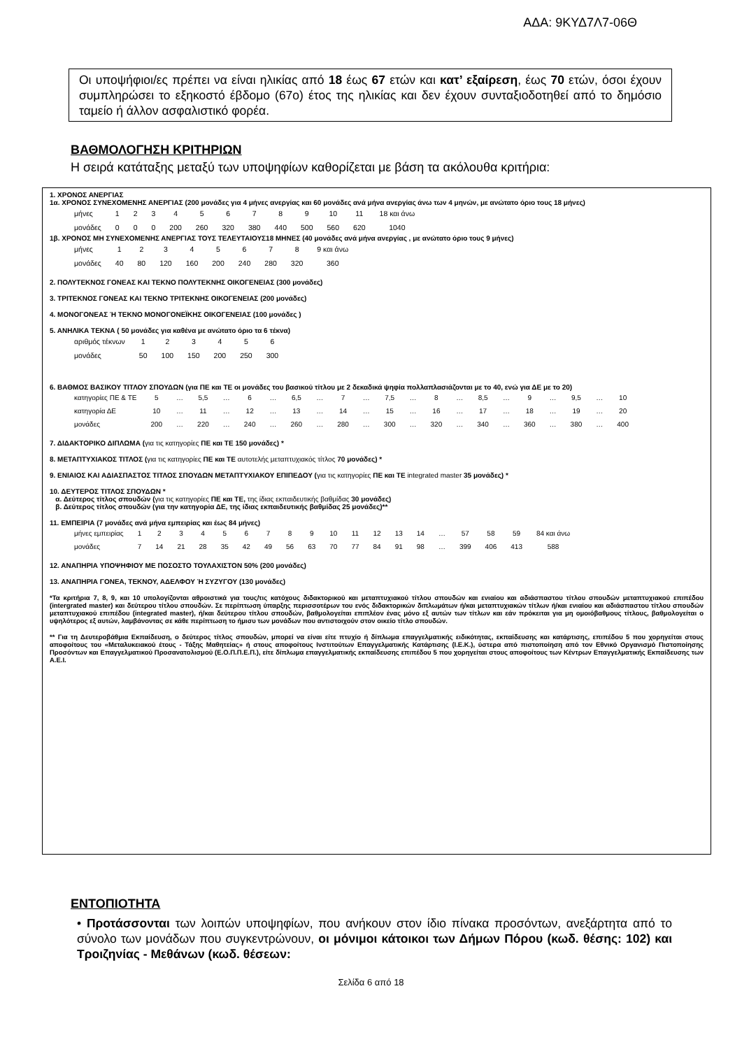ΑΔΑ: 9ΚΥΔ7Λ7-06Θ
Οι υποψήφιοι/ες πρέπει να είναι ηλικίας από 18 έως 67 ετών και κατ’ εξαίρεση, έως 70 ετών, όσοι έχουν συμπληρώσει το εξηκοστό έβδομο (67ο) έτος της ηλικίας και δεν έχουν συνταξιοδοτηθεί από το δημόσιο ταμείο ή άλλον ασφαλιστικό φορέα.
ΒΑΘΜΟΛΟΓΗΣΗ ΚΡΙΤΗΡΙΩΝ
Η σειρά κατάταξης μεταξύ των υποψηφίων καθορίζεται με βάση τα ακόλουθα κριτήρια:
1. ΧΡΟΝΟΣ ΑΝΕΡΓΙΑΣ
1α. ΧΡΟΝΟΣ ΣΥΝΕΧΟΜΕΝΗΣ ΑΝΕΡΓΙΑΣ (200 μονάδες για 4 μήνες ανεργίας και 60 μονάδες ανά μήνα ανεργίας άνω των 4 μηνών, με ανώτατο όριο τους 18 μήνες)
| μήνες | 1 | 2 | 3 | 4 | 5 | 6 | 7 | 8 | 9 | 10 | 11 | 18 και άνω |
| μονάδες | 0 | 0 | 0 | 200 | 260 | 320 | 380 | 440 | 500 | 560 | 620 | 1040 |
1β. ΧΡΟΝΟΣ ΜΗ ΣΥΝΕΧΟΜΕΝΗΣ ΑΝΕΡΓΙΑΣ ΤΟΥΣ ΤΕΛΕΥΤΑΙΟΥΣ18 ΜΗΝΕΣ (40 μονάδες ανά μήνα ανεργίας , με ανώτατο όριο τους 9 μήνες)
| μήνες | 1 | 2 | 3 | 4 | 5 | 6 | 7 | 8 | 9 και άνω |
| μονάδες | 40 | 80 | 120 | 160 | 200 | 240 | 280 | 320 | 360 |
2. ΠΟΛΥΤΕΚΝΟΣ ΓΟΝΕΑΣ ΚΑΙ ΤΕΚΝΟ ΠΟΛΥΤΕΚΝΗΣ ΟΙΚΟΓΕΝΕΙΑΣ (300 μονάδες)
3. ΤΡΙΤΕΚΝΟΣ ΓΟΝΕΑΣ ΚΑΙ ΤΕΚΝΟ ΤΡΙΤΕΚΝΗΣ ΟΙΚΟΓΕΝΕΙΑΣ (200 μονάδες)
4. ΜΟΝΟΓΟΝΕΑΣ Ή ΤΕΚΝΟ ΜΟΝΟΓΟΝΕΪΚΗΣ ΟΙΚΟΓΕΝΕΙΑΣ (100 μονάδες )
5. ΑΝΗΛΙΚΑ ΤΕΚΝΑ ( 50 μονάδες για καθένα με ανώτατο όριο τα 6 τέκνα)
| αριθμός τέκνων | 1 | 2 | 3 | 4 | 5 | 6 |
| μονάδες | 50 | 100 | 150 | 200 | 250 | 300 |
6. ΒΑΘΜΟΣ ΒΑΣΙΚΟΥ ΤΙΤΛΟΥ ΣΠΟΥΔΩΝ (για ΠΕ και ΤΕ οι μονάδες του βασικού τίτλου με 2 δεκαδικά ψηφία πολλαπλασιάζονται με το 40, ενώ για ΔΕ με το 20)
| κατηγορίες ΠΕ & ΤΕ | 5 | … | 5,5 | … | 6 | … | 6,5 | … | 7 | … | 7,5 | … | 8 | … | 8,5 | … | 9 | … | 9,5 | … | 10 |
| κατηγορία ΔΕ | 10 | … | 11 | … | 12 | … | 13 | … | 14 | … | 15 | … | 16 | … | 17 | … | 18 | … | 19 | … | 20 |
| μονάδες | 200 | … | 220 | … | 240 | … | 260 | … | 280 | … | 300 | … | 320 | … | 340 | … | 360 | … | 380 | … | 400 |
7. ΔΙΔΑΚΤΟΡΙΚΟ ΔΙΠΛΩΜΑ (για τις κατηγορίες ΠΕ και ΤΕ 150 μονάδες) *
8. ΜΕΤΑΠΤΥΧΙΑΚΟΣ ΤΙΤΛΟΣ (για τις κατηγορίες ΠΕ και ΤΕ αυτοτελής μεταπτυχιακός τίτλος 70 μονάδες) *
9. ΕΝΙΑΙΟΣ ΚΑΙ ΑΔΙΑΣΠΑΣΤΟΣ ΤΙΤΛΟΣ ΣΠΟΥΔΩΝ ΜΕΤΑΠΤΥΧΙΑΚΟΥ ΕΠΙΠΕΔΟΥ (για τις κατηγορίες ΠΕ και ΤΕ integrated master 35 μονάδες) *
10. ΔΕΥΤΕΡΟΣ ΤΙΤΛΟΣ ΣΠΟΥΔΩΝ *
α. Δεύτερος τίτλος σπουδών (για τις κατηγορίες ΠΕ και ΤΕ, της ίδιας εκπαιδευτικής βαθμίδας 30 μονάδες)
β. Δεύτερος τίτλος σπουδών (για την κατηγορία ΔΕ, της ίδιας εκπαιδευτικής βαθμίδας 25 μονάδες)**
11. ΕΜΠΕΙΡΙΑ (7 μονάδες ανά μήνα εμπειρίας και έως 84 μήνες)
| μήνες εμπειρίας | 1 | 2 | 3 | 4 | 5 | 6 | 7 | 8 | 9 | 10 | 11 | 12 | 13 | 14 | … | 57 | 58 | 59 | 84 και άνω |
| μονάδες | 7 | 14 | 21 | 28 | 35 | 42 | 49 | 56 | 63 | 70 | 77 | 84 | 91 | 98 | … | 399 | 406 | 413 | 588 |
12. ΑΝΑΠΗΡΙΑ ΥΠΟΨΗΦΙΟΥ ΜΕ ΠΟΣΟΣΤΟ ΤΟΥΛΑΧΙΣΤΟΝ 50% (200 μονάδες)
13. ΑΝΑΠΗΡΙΑ ΓΟΝΕΑ, ΤΕΚΝΟΥ, ΑΔΕΛΦΟΥ Ή ΣΥΖΥΓΟΥ (130 μονάδες)
*Τα κριτήρια 7, 8, 9, και 10 υπολογίζονται αθροιστικά για τους/τις κατόχους διδακτορικού και μεταπτυχιακού τίτλου σπουδών και ενιαίου και αδιάσπαστου τίτλου σπουδών μεταπτυχιακού επιπέδου (intergrated master) και δεύτερου τίτλου σπουδών. Σε περίπτωση ύπαρξης περισσοτέρων του ενός διδακτορικών διπλωμάτων ή/και μεταπτυχιακών τίτλων ή/και ενιαίου και αδιάσπαστου τίτλου σπουδών μεταπτυχιακού επιπέδου (integrated master), ή/και δεύτερου τίτλου σπουδών, βαθμολογείται επιπλέον ένας μόνο εξ αυτών των τίτλων και εάν πρόκειται για μη ομοιόβαθμους τίτλους, βαθμολογείται ο υψηλότερος εξ αυτών, λαμβάνοντας σε κάθε περίπτωση το ήμισυ των μονάδων που αντιστοιχούν στον οικείο τίτλο σπουδών.
** Για τη Δευτεροβάθμια Εκπαίδευση, ο δεύτερος τίτλος σπουδών, μπορεί να είναι είτε πτυχίο ή δίπλωμα επαγγελματικής ειδικότητας, εκπαίδευσης και κατάρτισης, επιπέδου 5 που χορηγείται στους αποφοίτους του «Μεταλυκειακού έτους - Τάξης Μαθητείας» ή στους αποφοίτους Ινστιτούτων Επαγγελματικής Κατάρτισης (Ι.Ε.Κ.), ύστερα από πιστοποίηση από τον Εθνικό Οργανισμό Πιστοποίησης Προσόντων και Επαγγελματικού Προσανατολισμού (Ε.Ο.Π.Π.Ε.Π.), είτε δίπλωμα επαγγελματικής εκπαίδευσης επιπέδου 5 που χορηγείται στους αποφοίτους των Κέντρων Επαγγελματικής Εκπαίδευσης των Α.Ε.Ι.
ΕΝΤΟΠΙΟΤΗΤΑ
• Προτάσσονται των λοιπών υποψηφίων, που ανήκουν στον ίδιο πίνακα προσόντων, ανεξάρτητα από το σύνολο των μονάδων που συγκεντρώνουν, οι μόνιμοι κάτοικοι των Δήμων Πόρου (κωδ. θέσης: 102) και Τροιζηνίας - Μεθάνων (κωδ. θέσεων:
Σελίδα 6 από 18